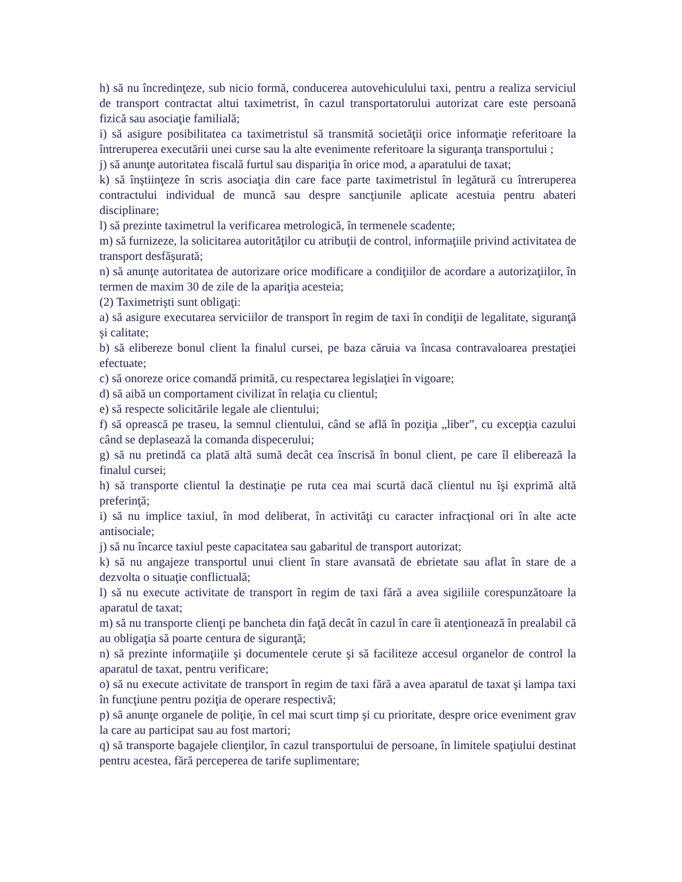h) să nu încredinţeze, sub nicio formă, conducerea autovehiculului taxi, pentru a realiza serviciul de transport contractat altui taximetrist, în cazul transportatorului autorizat care este persoană fizică sau asociaţie familială;
i) să asigure posibilitatea ca taximetristul să transmită societăţii orice informaţie referitoare la întreruperea executării unei curse sau la alte evenimente referitoare la siguranţa transportului ;
j) să anunţe autoritatea fiscală furtul sau dispariţia în orice mod, a aparatului de taxat;
k) să înştiinţeze în scris asociaţia din care face parte taximetristul în legătură cu întreruperea contractului individual de muncă sau despre sancţiunile aplicate acestuia pentru abateri disciplinare;
l) să prezinte taximetrul la verificarea metrologică, în termenele scadente;
m) să furnizeze, la solicitarea autorităţilor cu atribuţii de control, informaţiile privind activitatea de transport desfăşurată;
n) să anunţe autoritatea de autorizare orice modificare a condiţiilor de acordare a autorizaţiilor, în termen de maxim 30 de zile de la apariţia acesteia;
(2) Taximetrişti sunt obligaţi:
a) să asigure executarea serviciilor de transport în regim de taxi în condiţii de legalitate, siguranţă şi calitate;
b) să elibereze bonul client la finalul cursei, pe baza căruia va încasa contravaloarea prestaţiei efectuate;
c) să onoreze orice comandă primită, cu respectarea legislaţiei în vigoare;
d) să aibă un comportament civilizat în relaţia cu clientul;
e) să respecte solicitările legale ale clientului;
f) să oprească pe traseu, la semnul clientului, când se află în poziţia „liber”, cu excepţia cazului când se deplasează la comanda dispecerului;
g) să nu pretindă ca plată altă sumă decât cea înscrisă în bonul client, pe care îl eliberează la finalul cursei;
h) să transporte clientul la destinaţie pe ruta cea mai scurtă dacă clientul nu îşi exprimă altă preferinţă;
i) să nu implice taxiul, în mod deliberat, în activităţi cu caracter infracţional ori în alte acte antisociale;
j) să nu încarce taxiul peste capacitatea sau gabaritul de transport autorizat;
k) să nu angajeze transportul unui client în stare avansată de ebrietate sau aflat în stare de a dezvolta o situaţie conflictuală;
l) să nu execute activitate de transport în regim de taxi fără a avea sigiliile corespunzătoare la aparatul de taxat;
m) să nu transporte clienţi pe bancheta din faţă decât în cazul în care îi atenţionează în prealabil că au obligaţia să poarte centura de siguranţă;
n) să prezinte informaţiile şi documentele cerute şi să faciliteze accesul organelor de control la aparatul de taxat, pentru verificare;
o) să nu execute activitate de transport în regim de taxi fără a avea aparatul de taxat şi lampa taxi în funcţiune pentru poziţia de operare respectivă;
p) să anunţe organele de poliţie, în cel mai scurt timp şi cu prioritate, despre orice eveniment grav la care au participat sau au fost martori;
q) să transporte bagajele clienţilor, în cazul transportului de persoane, în limitele spaţiului destinat pentru acestea, fără perceperea de tarife suplimentare;